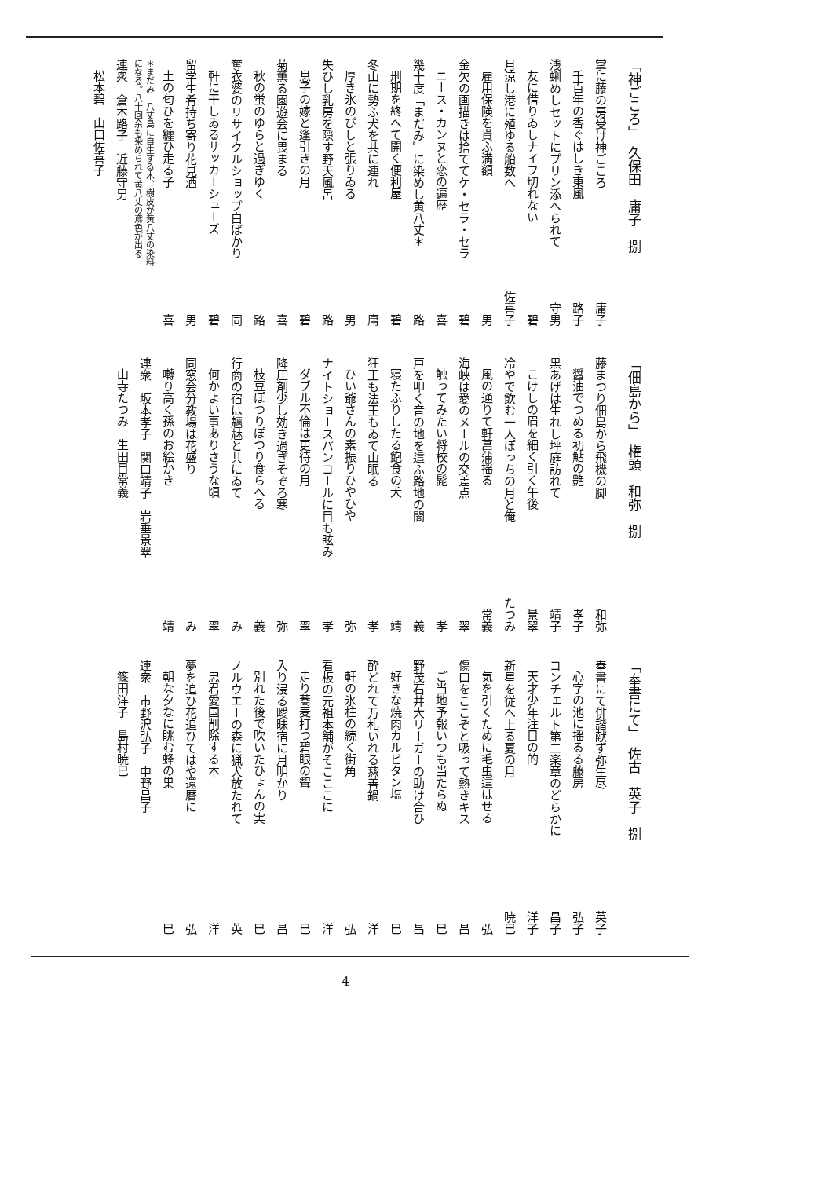「神ごころ」　久保田　庸子　捌
掌に藤の房受け神ごころ 庸子
千百年の香ぐはしき東風 路子
浅蜊めしセットにプリン添へられて 守男
友に借りゐしナイフ切れない 碧
月涼し港に殖ゆる船数へ 佐喜子
雇用保険を貰ふ満額 男
金欠の画描きは捨ててケ・セラ・セラ 碧
ニース・カンヌと恋の遍歴 喜
幾十度「まだみ」に染めし黄八丈＊ 路
刑期を終へて開く便利屋 碧
冬山に勢ふ犬を共に連れ 庸
厚き氷のぴしと張りゐる 男
失ひし乳房を隠す野天風呂 路
息子の嫁と逢引きの月 碧
菊薫る園遊会に畏まる 喜
秋の蛍のゆらと過ぎゆく 路
奪衣婆のリサイクルショップ白ばかり 同
軒に干しゐるサッカーシューズ 碧
留学生肴持ち寄り花見酒 男
土の匂ひを纏ひ走る子 喜
＊まだみ　八丈島に自生する木、樹皮が黄八丈の染料
になる。八十回余も染められて黄八丈の鳶色が出る
連衆　倉本路子　近藤守男
松本碧　山口佐喜子
「佃島から」　権頭　和弥　捌
藤まつり佃島から飛機の脚 和弥
醤油でつめる初鮎の艶 孝子
黒あげは生れし坪庭訪れて 靖子
こけしの眉を細く引く午後 景翠
冷やで飲む一人ぽっちの月と俺 たつみ
風の通りて軒菖蒲揺る 常義
海峡は愛のメールの交差点 翠
触ってみたい将校の髭 孝
戸を叩く音の地を這ふ路地の闇 義
寝たふりしたる飽食の犬 靖
狂王も法王もゐて山眠る 孝
ひい爺さんの素振りひやひや 弥
ナイトショースパンコールに目も眩み 孝
ダブル不倫は更待の月 翠
降圧剤少し効き過ぎそぞろ寒 弥
枝豆ぽつりぽつり食らへる 義
行商の宿は魑魅と共にゐて み
何かよい事ありさうな頃 翠
同窓会分教場は花盛り み
囀り高く孫のお絵かき 靖
連衆　坂本孝子　関口靖子　岩垂景翠
山寺たつみ　生田目常義
「奉書にて」　佐古　英子　捌
奉書にて俳諧献ず弥生尽 英子
心字の池に揺るる藤房 弘子
コンチェルト第二楽章のどらかに 昌子
天才少年注目の的 洋子
新星を従へ上る夏の月 暁巳
気を引くために毛虫這はせる 弘
傷口をここぞと吸って熱きキス 昌
ご当地予報いつも当たらぬ 巳
野茂石井大リーガーの助け合ひ 昌
好きな焼肉カルビタン塩 巳
酔どれて万札いれる慈善鍋 洋
軒の氷柱の続く街角 弘
看板の元祖本舗がそこここに 洋
走り蕎麦打つ碧眼の聟 巳
入り浸る曖昧宿に月明かり 昌
別れた後で吹いたひょんの実 巳
ノルウエーの森に猟犬放たれて 英
忠君愛国削除する本 洋
夢を追ひ花追ひてはや還暦に 弘
朝な夕なに眺む蜂の巣 巳
連衆　市野沢弘子　中野昌子
篠田洋子　島村暁巳
4